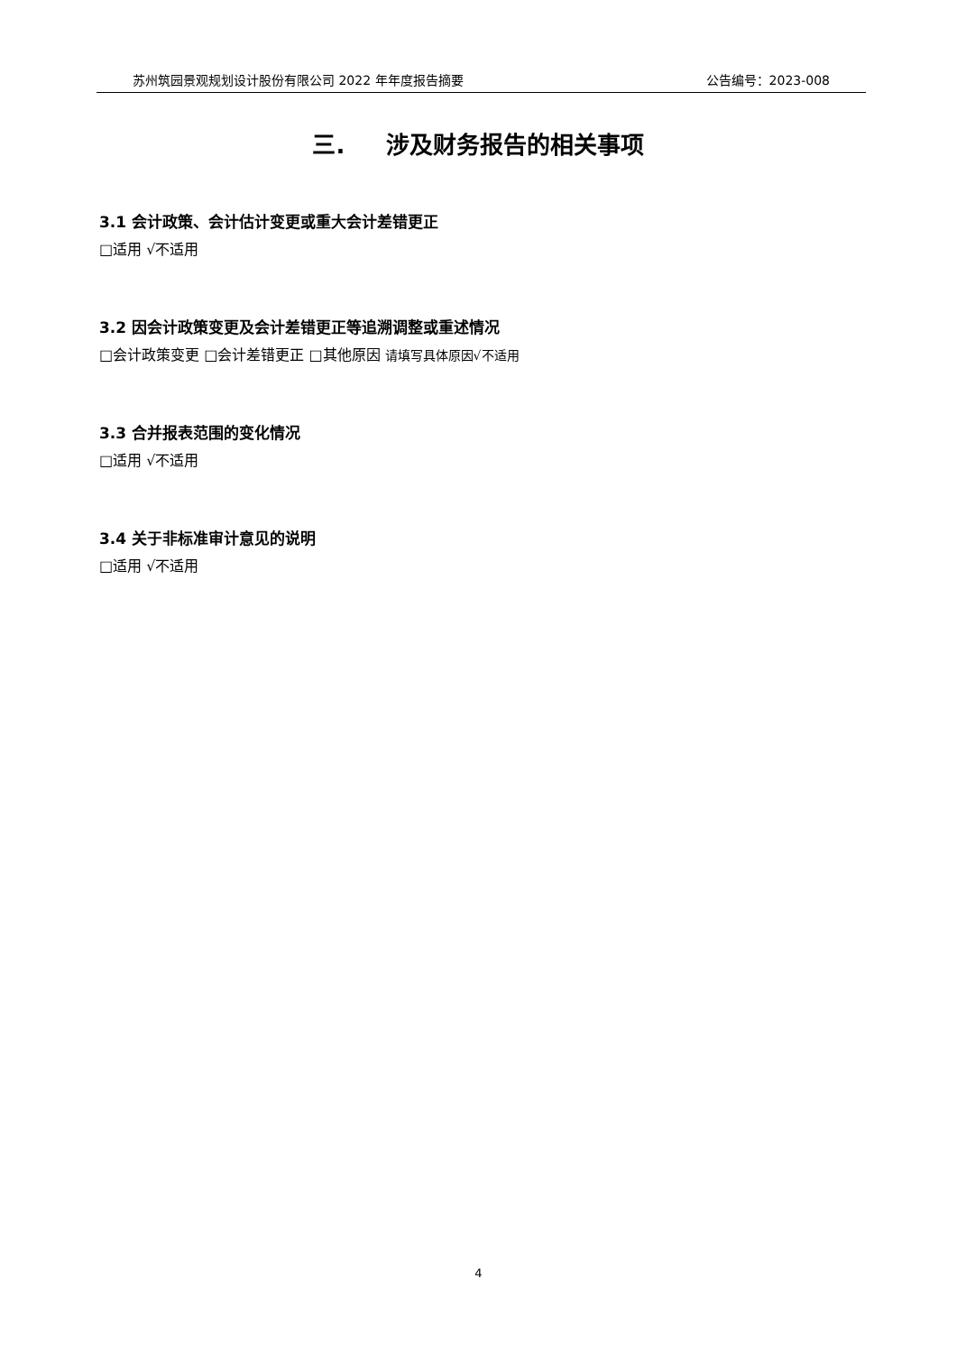苏州筑园景观规划设计股份有限公司 2022 年年度报告摘要 公告编号：2023-008
三. 涉及财务报告的相关事项
3.1 会计政策、会计估计变更或重大会计差错更正
□适用 √不适用
3.2 因会计政策变更及会计差错更正等追溯调整或重述情况
□会计政策变更 □会计差错更正 □其他原因 请填写具体原因√不适用
3.3 合并报表范围的变化情况
□适用 √不适用
3.4 关于非标准审计意见的说明
□适用 √不适用
4